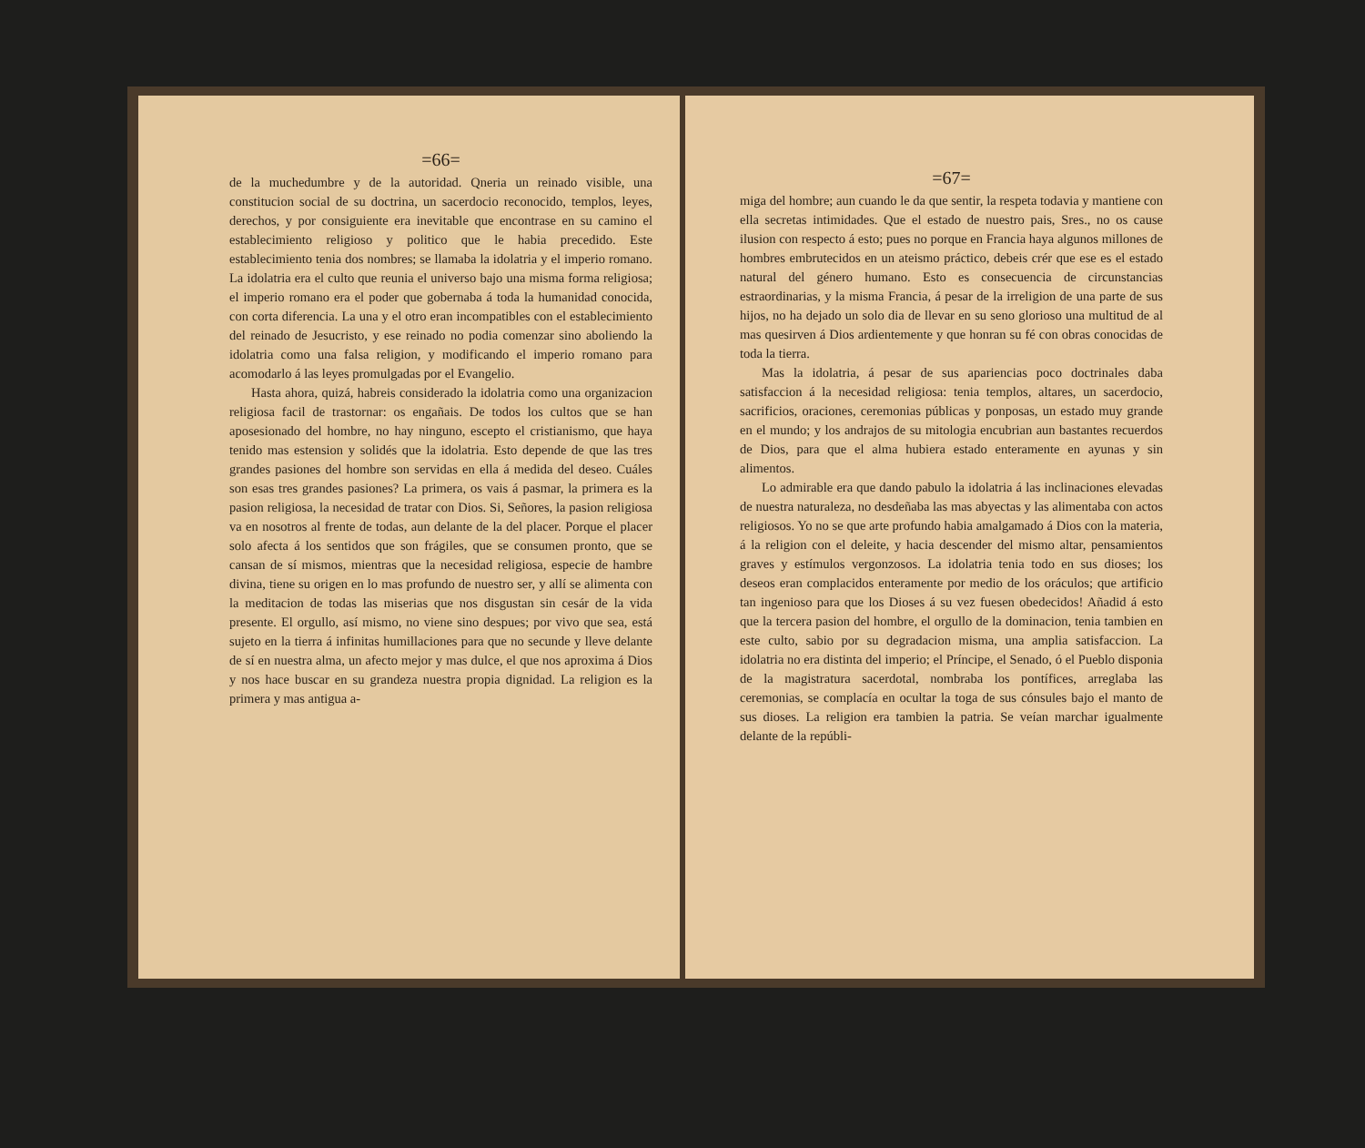=66=
de la muchedumbre y de la autoridad. Qneria un reinado visible, una constitucion social de su doctrina, un sacerdocio reconocido, templos, leyes, derechos, y por consiguiente era inevitable que encontrase en su camino el establecimiento religioso y politico que le habia precedido. Este establecimiento tenia dos nombres; se llamaba la idolatria y el imperio romano. La idolatria era el culto que reunia el universo bajo una misma forma religiosa; el imperio romano era el poder que gobernaba á toda la humanidad conocida, con corta diferencia. La una y el otro eran incompatibles con el establecimiento del reinado de Jesucristo, y ese reinado no podia comenzar sino aboliendo la idolatria como una falsa religion, y modificando el imperio romano para acomodarlo á las leyes promulgadas por el Evangelio.
Hasta ahora, quizá, habreis considerado la idolatria como una organizacion religiosa facil de trastornar: os engañais. De todos los cultos que se han aposesionado del hombre, no hay ninguno, escepto el cristianismo, que haya tenido mas estension y solidés que la idolatria. Esto depende de que las tres grandes pasiones del hombre son servidas en ella á medida del deseo. Cuáles son esas tres grandes pasiones? La primera, os vais á pasmar, la primera es la pasion religiosa, la necesidad de tratar con Dios. Si, Señores, la pasion religiosa va en nosotros al frente de todas, aun delante de la del placer. Porque el placer solo afecta á los sentidos que son frágiles, que se consumen pronto, que se cansan de sí mismos, mientras que la necesidad religiosa, especie de hambre divina, tiene su origen en lo mas profundo de nuestro ser, y allí se alimenta con la meditacion de todas las miserias que nos disgustan sin cesár de la vida presente. El orgullo, así mismo, no viene sino despues; por vivo que sea, está sujeto en la tierra á infinitas humillaciones para que no secunde y lleve delante de sí en nuestra alma, un afecto mejor y mas dulce, el que nos aproxima á Dios y nos hace buscar en su grandeza nuestra propia dignidad. La religion es la primera y mas antigua a-
=67=
miga del hombre; aun cuando le da que sentir, la respeta todavia y mantiene con ella secretas intimidades. Que el estado de nuestro pais, Sres., no os cause ilusion con respecto á esto; pues no porque en Francia haya algunos millones de hombres embrutecidos en un ateismo práctico, debeis crér que ese es el estado natural del género humano. Esto es consecuencia de circunstancias estraordinarias, y la misma Francia, á pesar de la irreligion de una parte de sus hijos, no ha dejado un solo dia de llevar en su seno glorioso una multitud de al mas quesirven á Dios ardientemente y que honran su fé con obras conocidas de toda la tierra.
Mas la idolatria, á pesar de sus apariencias poco doctrinales daba satisfaccion á la necesidad religiosa: tenia templos, altares, un sacerdocio, sacrificios, oraciones, ceremonias públicas y ponposas, un estado muy grande en el mundo; y los andrajos de su mitologia encubrian aun bastantes recuerdos de Dios, para que el alma hubiera estado enteramente en ayunas y sin alimentos.
Lo admirable era que dando pabulo la idolatria á las inclinaciones elevadas de nuestra naturaleza, no desdeñaba las mas abyectas y las alimentaba con actos religiosos. Yo no se que arte profundo habia amalgamado á Dios con la materia, á la religion con el deleite, y hacia descender del mismo altar, pensamientos graves y estímulos vergonzosos. La idolatria tenia todo en sus dioses; los deseos eran complacidos enteramente por medio de los oráculos; que artificio tan ingenioso para que los Dioses á su vez fuesen obedecidos! Añadid á esto que la tercera pasion del hombre, el orgullo de la dominacion, tenia tambien en este culto, sabio por su degradacion misma, una amplia satisfaccion. La idolatria no era distinta del imperio; el Príncipe, el Senado, ó el Pueblo disponia de la magistratura sacerdotal, nombraba los pontífices, arreglaba las ceremonias, se complacía en ocultar la toga de sus cónsules bajo el manto de sus dioses. La religion era tambien la patria. Se veían marchar igualmente delante de la repúbli-